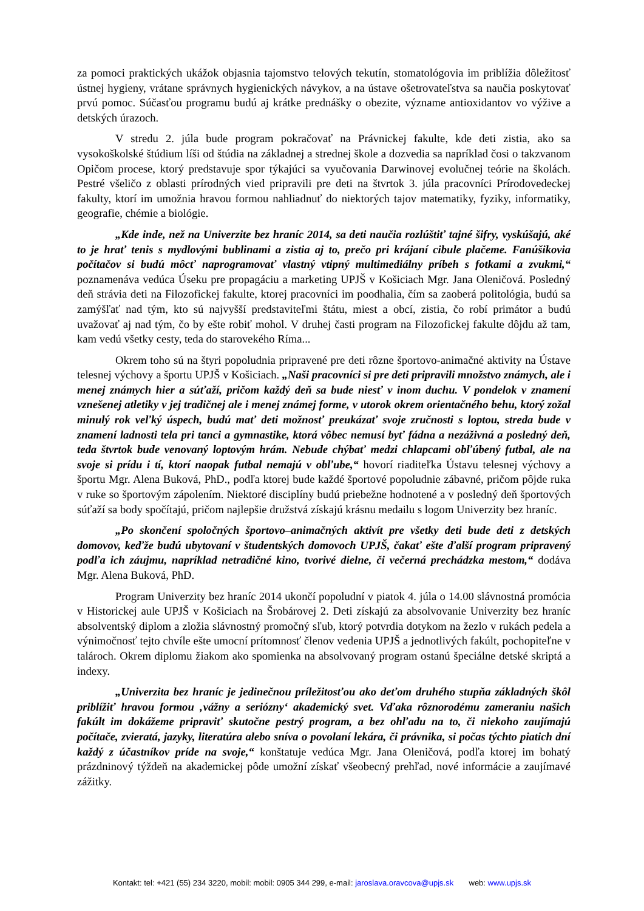za pomoci praktických ukážok objasnia tajomstvo telových tekutín, stomatológovia im priblížia dôležitosť ústnej hygieny, vrátane správnych hygienických návykov, a na ústave ošetrovateľstva sa naučia poskytovať prvú pomoc. Súčasťou programu budú aj krátke prednášky o obezite, význame antioxidantov vo výžive a detských úrazoch.
V stredu 2. júla bude program pokračovať na Právnickej fakulte, kde deti zistia, ako sa vysokoškolské štúdium líši od štúdia na základnej a strednej škole a dozvedia sa napríklad čosi o takzvanom Opičom procese, ktorý predstavuje spor týkajúci sa vyučovania Darwinovej evolučnej teórie na školách. Pestré všeličo z oblasti prírodných vied pripravili pre deti na štvrtok 3. júla pracovníci Prírodovedeckej fakulty, ktorí im umožnia hravou formou nahliadnuť do niektorých tajov matematiky, fyziky, informatiky, geografie, chémie a biológie.
„Kde inde, než na Univerzite bez hraníc 2014, sa deti naučia rozlúštiť tajné šifry, vyskúšajú, aké to je hrať tenis s mydlovými bublinami a zistia aj to, prečo pri krájaní cibule plačeme. Fanúšikovia počítačov si budú môcť naprogramovať vlastný vtipný multimediálny príbeh s fotkami a zvukmi,“ poznamenáva vedúca Úseku pre propagáciu a marketing UPJŠ v Košiciach Mgr. Jana Oleničová. Posledný deň strávia deti na Filozofickej fakulte, ktorej pracovníci im poodhalia, čím sa zaoberá politológia, budú sa zamýšľať nad tým, kto sú najvyšší predstaviteľmi štátu, miest a obcí, zistia, čo robí primátor a budú uvažovať aj nad tým, čo by ešte robiť mohol. V druhej časti program na Filozofickej fakulte dôjdu až tam, kam vedú všetky cesty, teda do starovekého Ríma...
Okrem toho sú na štyri popoludnia pripravené pre deti rôzne športovo-animačné aktivity na Ústave telesnej výchovy a športu UPJŠ v Košiciach. „Naši pracovníci si pre deti pripravili množstvo známych, ale i menej známych hier a súťaží, pričom každý deň sa bude niesť v inom duchu. V pondelok v znamení vznešenej atletiky v jej tradičnej ale i menej známej forme, v utorok okrem orientačného behu, ktorý zožal minulý rok veľký úspech, budú mať deti možnosť preukázať svoje zručnosti s loptou, streda bude v znamení ladnosti tela pri tanci a gymnastike, ktorá vôbec nemusí byť fádna a nezáživná a posledný deň, teda štvrtok bude venovaný loptovým hrám. Nebude chýbať medzi chlapcami obľúbený futbal, ale na svoje si prídu i tí, ktorí naopak futbal nemajú v obľube,“ hovorí riaditeľka Ústavu telesnej výchovy a športu Mgr. Alena Buková, PhD., podľa ktorej bude každé športové popoludnie zábavné, pričom pôjde ruka v ruke so športovým zápolením. Niektoré disciplíny budú priebežne hodnotené a v posledný deň športových súťaží sa body spočítajú, pričom najlepšie družstvá získajú krásnu medailu s logom Univerzity bez hraníc.
„Po skončení spoločných športovo–animačných aktivít pre všetky deti bude deti z detských domovov, keďže budú ubytovaní v študentských domovoch UPJŠ, čakať ešte ďalší program pripravený podľa ich záujmu, napríklad netradičné kino, tvorivé dielne, či večerná prechádzka mestom,“ dodáva Mgr. Alena Buková, PhD.
Program Univerzity bez hraníc 2014 ukončí popoludní v piatok 4. júla o 14.00 slávnostná promócia v Historickej aule UPJŠ v Košiciach na Šrobárovej 2. Deti získajú za absolvovanie Univerzity bez hraníc absolventský diplom a zložia slávnostný promočný sľub, ktorý potvrdia dotykom na žezlo v rukách pedela a výnimočnosť tejto chvíle ešte umocní prítomnosť členov vedenia UPJŠ a jednotlivých fakúlt, pochopiteľne v talároch. Okrem diplomu žiakom ako spomienka na absolvovaný program ostanú špeciálne detské skriptá a indexy.
„Univerzita bez hraníc je jedinečnou príležitosťou ako deťom druhého stupňa základných škôl priblížiť hravou formou ‚vážny a seriózny‘ akademický svet. Vďaka rôznorodému zameraniu našich fakúlt im dokážeme pripraviť skutočne pestrý program, a bez ohľadu na to, či niekoho zaujímajú počítače, zvieratá, jazyky, literatúra alebo sníva o povolaní lekára, či právnika, si počas týchto piatich dní každý z účastníkov príde na svoje,“ konštatuje vedúca Mgr. Jana Oleničová, podľa ktorej im bohatý prázdninový týždeň na akademickej pôde umožní získať všeobecný prehľad, nové informácie a zaujímavé zážitky.
Kontakt: tel: +421 (55) 234 3220, mobil: mobil: 0905 344 299, e-mail: jaroslava.oravcova@upjs.sk web: www.upjs.sk